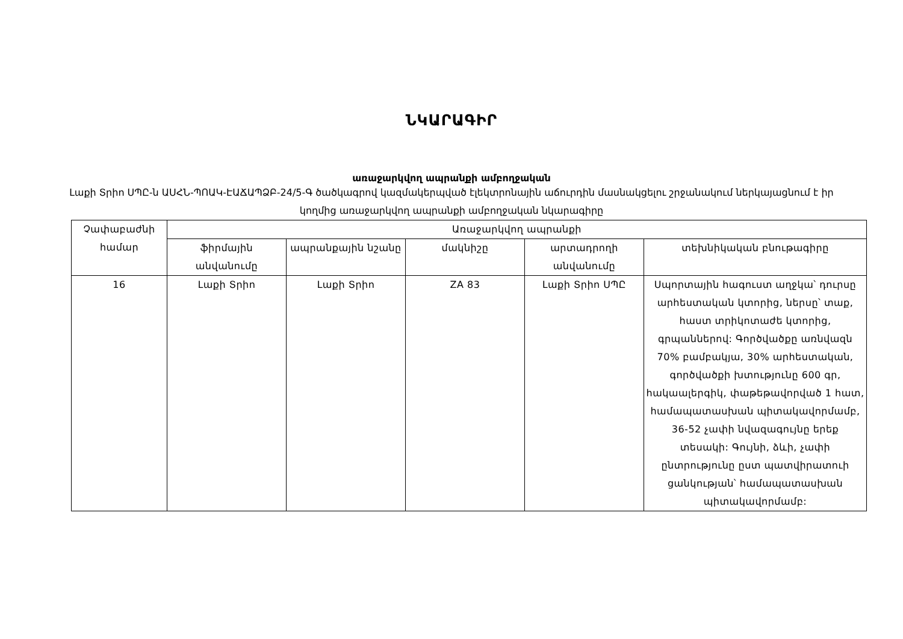ՆԿԱՐԱԳԻՐ
առաջարկվող ապրանքի ամբողջական
Լաքի Տրիո ՍՊԸ-ն ԱՍՀՆ-ՊՈԱԿ-ԷԱՃԱՊՁԲ-24/5-Գ ծածկագրով կազմակերպված էլեկտրոնային աճուրդին մասնակցելու շրջանակում ներկայացնում է իր կողմից առաջարկվող ապրանքի ամբողջական նկարագիրը
| Չափաբաժնի համար | Առաջարկվող ապրանքի | | | | |
| --- | --- | --- | --- | --- | --- |
| | ֆիրմային անվանումը | ապրանքային նշանը | մակնիշը | արտադրողի անվանումը | տեխնիկական բնութագիրը |
| 16 | Լաքի Տրիո | Լաքի Տրիո | ZA 83 | Լաքի Տրիո ՍՊԸ | Սպորտային հագուստ աղջկա՝ դուրսը արհեստական կտորից, ներսը՝ տաք, հաստ տրիկոտաժե կտորից, գրպաններով: Գործվածքը առնվազն 70% բամբակյա, 30% արհեստական, գործվածքի խտությունը 600 գր, հակաալերգիկ, փաթեթավորված 1 հատ, համապատասխան պիտակավորմամբ, 36-52 չափի նվազագույնը երեք տեսակի: Գույնի, ձևի, չափի ընտրությունը ըստ պատվիրատուի ցանկության՝ համապատասխան պիտակավորմամբ: |